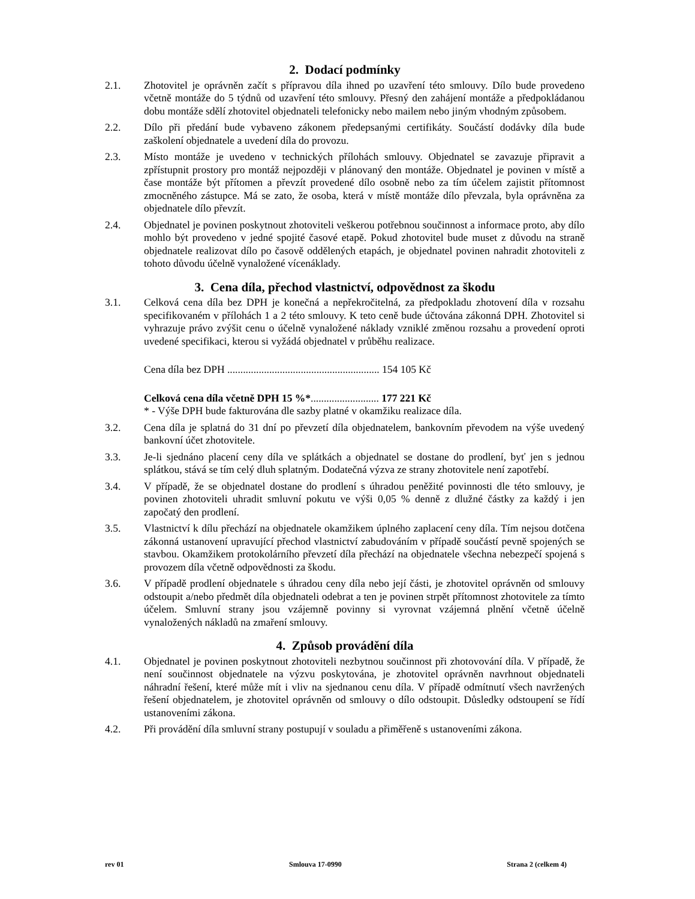2. Dodací podmínky
2.1. Zhotovitel je oprávněn začít s přípravou díla ihned po uzavření této smlouvy. Dílo bude provedeno včetně montáže do 5 týdnů od uzavření této smlouvy. Přesný den zahájení montáže a předpokládanou dobu montáže sdělí zhotovitel objednateli telefonicky nebo mailem nebo jiným vhodným způsobem.
2.2. Dílo při předání bude vybaveno zákonem předepsanými certifikáty. Součástí dodávky díla bude zaškolení objednatele a uvedení díla do provozu.
2.3. Místo montáže je uvedeno v technických přílohách smlouvy. Objednatel se zavazuje připravit a zpřístupnit prostory pro montáž nejpozději v plánovaný den montáže. Objednatel je povinen v místě a čase montáže být přítomen a převzít provedené dílo osobně nebo za tím účelem zajistit přítomnost zmocněného zástupce. Má se zato, že osoba, která v místě montáže dílo převzala, byla oprávněna za objednatele dílo převzít.
2.4. Objednatel je povinen poskytnout zhotoviteli veškerou potřebnou součinnost a informace proto, aby dílo mohlo být provedeno v jedné spojité časové etapě. Pokud zhotovitel bude muset z důvodu na straně objednatele realizovat dílo po časově oddělených etapách, je objednatel povinen nahradit zhotoviteli z tohoto důvodu účelně vynaložené vícenáklady.
3. Cena díla, přechod vlastnictví, odpovědnost za škodu
3.1. Celková cena díla bez DPH je konečná a nepřekročitelná, za předpokladu zhotovení díla v rozsahu specifikovaném v přílohách 1 a 2 této smlouvy. K teto ceně bude účtována zákonná DPH. Zhotovitel si vyhrazuje právo zvýšit cenu o účelně vynaložené náklady vzniklé změnou rozsahu a provedení oproti uvedené specifikaci, kterou si vyžádá objednatel v průběhu realizace.
Cena díla bez DPH .......................................................... 154 105 Kč
Celková cena díla včetně DPH 15 %*.......................... 177 221 Kč
* - Výše DPH bude fakturována dle sazby platné v okamžiku realizace díla.
3.2. Cena díla je splatná do 31 dní po převzetí díla objednatelem, bankovním převodem na výše uvedený bankovní účet zhotovitele.
3.3. Je-li sjednáno placení ceny díla ve splátkách a objednatel se dostane do prodlení, byť jen s jednou splátkou, stává se tím celý dluh splatným. Dodatečná výzva ze strany zhotovitele není zapotřebí.
3.4. V případě, že se objednatel dostane do prodlení s úhradou peněžité povinnosti dle této smlouvy, je povinen zhotoviteli uhradit smluvní pokutu ve výši 0,05 % denně z dlužné částky za každý i jen započatý den prodlení.
3.5. Vlastnictví k dílu přechází na objednatele okamžikem úplného zaplacení ceny díla. Tím nejsou dotčena zákonná ustanovení upravující přechod vlastnictví zabudováním v případě součástí pevně spojených se stavbou. Okamžikem protokolárního převzetí díla přechází na objednatele všechna nebezpečí spojená s provozem díla včetně odpovědnosti za škodu.
3.6. V případě prodlení objednatele s úhradou ceny díla nebo její části, je zhotovitel oprávněn od smlouvy odstoupit a/nebo předmět díla objednateli odebrat a ten je povinen strpět přítomnost zhotovitele za tímto účelem. Smluvní strany jsou vzájemně povinny si vyrovnat vzájemná plnění včetně účelně vynaložených nákladů na zmaření smlouvy.
4. Způsob provádění díla
4.1. Objednatel je povinen poskytnout zhotoviteli nezbytnou součinnost při zhotovování díla. V případě, že není součinnost objednatele na výzvu poskytována, je zhotovitel oprávněn navrhnout objednateli náhradní řešení, které může mít i vliv na sjednanou cenu díla. V případě odmítnutí všech navržených řešení objednatelem, je zhotovitel oprávněn od smlouvy o dílo odstoupit. Důsledky odstoupení se řídí ustanoveními zákona.
4.2. Při provádění díla smluvní strany postupují v souladu a přiměřeně s ustanoveními zákona.
rev 01 Smlouva 17-0990 Strana 2 (celkem 4)